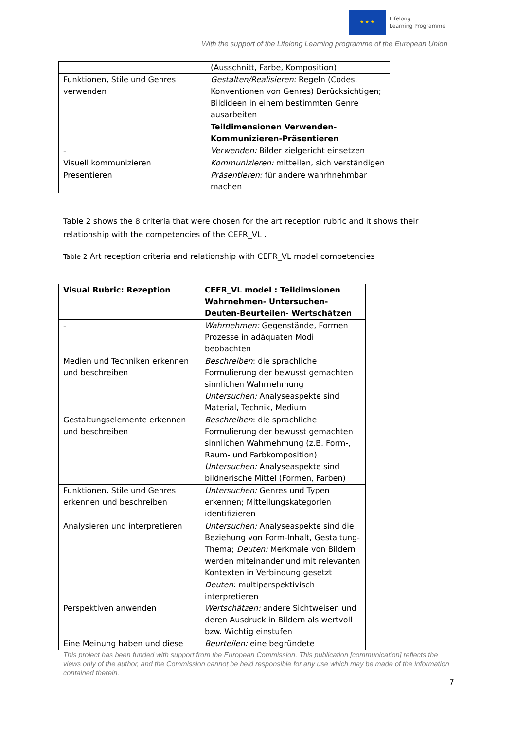★ ★ ★
Lifelong
Learning Programme
With the support of the Lifelong Learning programme of the European Union
| | (Ausschnitt, Farbe, Komposition) |
| Funktionen, Stile und Genres verwenden | Gestalten/Realisieren: Regeln (Codes, Konventionen von Genres) Berücksichtigen; Bildideen in einem bestimmten Genre ausarbeiten |
| | Teildimensionen Verwenden-Kommunizieren-Präsentieren |
| - | Verwenden: Bilder zielgericht einsetzen |
| Visuell kommunizieren | Kommunizieren: mitteilen, sich verständigen |
| Presentieren | Präsentieren: für andere wahrhnehmbar machen |
Table 2 shows the 8 criteria that were chosen for the art reception rubric and it shows their relationship with the competencies of the CEFR_VL .
Table 2 Art reception criteria and relationship with CEFR_VL model competencies
| Visual Rubric: Rezeption | CEFR_VL model : Teildimsionen Wahrnehmen- Untersuchen- Deuten-Beurteilen- Wertschätzen |
| --- | --- |
| - | Wahrnehmen: Gegenstände, Formen Prozesse in adäquaten Modi beobachten |
| Medien und Techniken erkennen und beschreiben | Beschreiben : die sprachliche Formulierung der bewusst gemachten sinnlichen Wahrnehmung Untersuchen: Analyseaspekte sind Material, Technik, Medium |
| Gestaltungselemente erkennen und beschreiben | Beschreiben : die sprachliche Formulierung der bewusst gemachten sinnlichen Wahrnehmung (z.B. Form-, Raum- und Farbkomposition) Untersuchen: Analyseaspekte sind bildnerische Mittel (Formen, Farben) |
| Funktionen, Stile und Genres erkennen und beschreiben | Untersuchen: Genres und Typen erkennen; Mitteilungskategorien identifizieren |
| Analysieren und interpretieren | Untersuchen: Analyseaspekte sind die Beziehung von Form-Inhalt, Gestaltung-Thema; Deuten: Merkmale von Bildern werden miteinander und mit relevanten Kontexten in Verbindung gesetzt |
| Perspektiven anwenden | Deuten : multiperspektivisch interpretieren Wertschätzen: andere Sichtweisen und deren Ausdruck in Bildern als wertvoll bzw. Wichtig einstufen |
| Eine Meinung haben und diese | Beurteilen: eine begründete |
This project has been funded with support from the European Commission. This publication [communication] reflects the views only of the author, and the Commission cannot be held responsible for any use which may be made of the information contained therein.
7